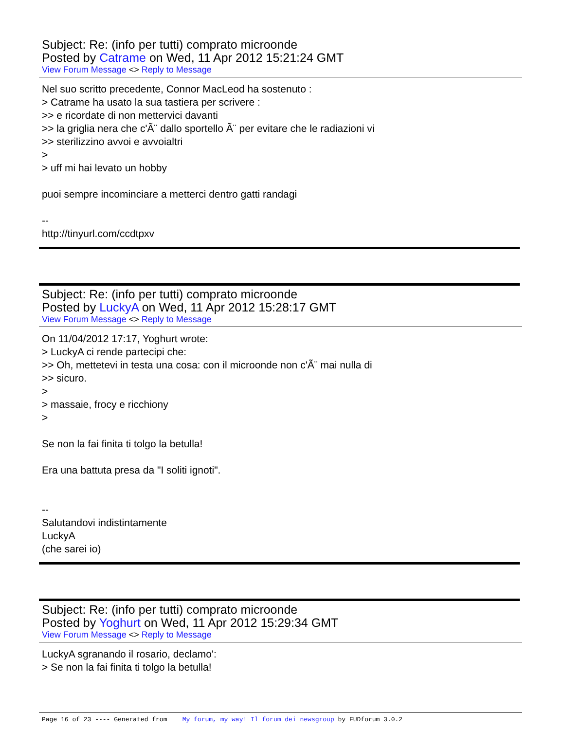Subject: Re: (info per tutti) comprato microonde
Posted by Catrame on Wed, 11 Apr 2012 15:21:24 GMT
View Forum Message <> Reply to Message
Nel suo scritto precedente, Connor MacLeod ha sostenuto :
> Catrame ha usato la sua tastiera per scrivere :
>> e ricordate di non mettervici davanti
>> la griglia nera che c'Ã¨ dallo sportello Ã¨ per evitare che le radiazioni vi
>> sterilizzino avvoi e avvoialtri
>
> uff mi hai levato un hobby
puoi sempre incominciare a metterci dentro gatti randagi
--
http://tinyurl.com/ccdtpxv
Subject: Re: (info per tutti) comprato microonde
Posted by LuckyA on Wed, 11 Apr 2012 15:28:17 GMT
View Forum Message <> Reply to Message
On 11/04/2012 17:17, Yoghurt wrote:
> LuckyA ci rende partecipi che:
>> Oh, mettetevi in testa una cosa: con il microonde non c'Ã¨ mai nulla di
>> sicuro.
>
> massaie, frocy e ricchiony
>
Se non la fai finita ti tolgo la betulla!
Era una battuta presa da "I soliti ignoti".
--
Salutandovi indistintamente
LuckyA
(che sarei io)
Subject: Re: (info per tutti) comprato microonde
Posted by Yoghurt on Wed, 11 Apr 2012 15:29:34 GMT
View Forum Message <> Reply to Message
LuckyA sgranando il rosario, declamo':
> Se non la fai finita ti tolgo la betulla!
Page 16 of 23 ---- Generated from My forum, my way! Il forum dei newsgroup by FUDforum 3.0.2